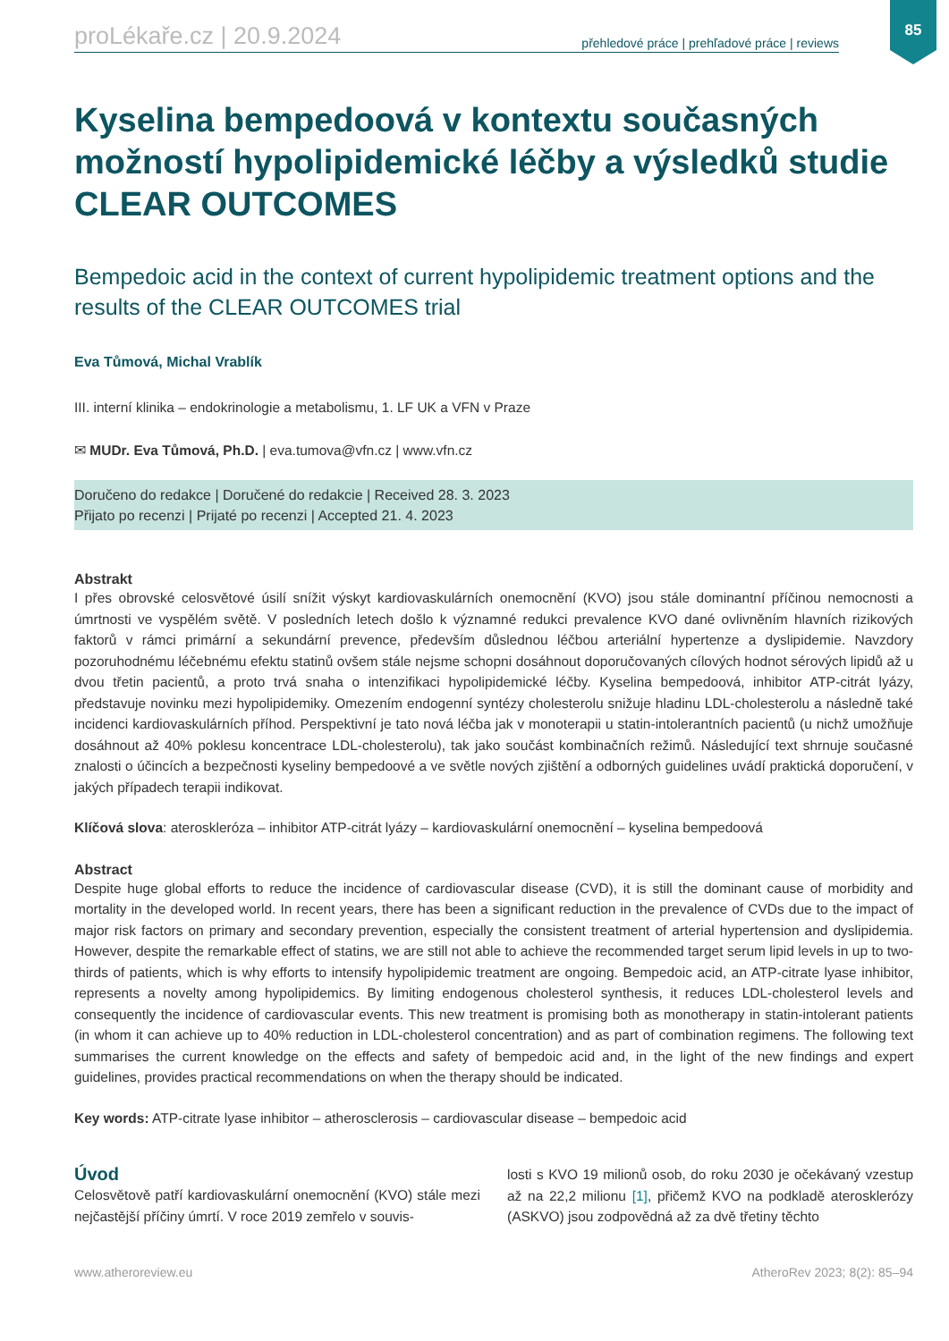85
proLékaře.cz | 20.9.2024 přehledové práce | prehľadové práce | reviews
Kyselina bempedoová v kontextu současných možností hypolipidemické léčby a výsledků studie CLEAR OUTCOMES
Bempedoic acid in the context of current hypolipidemic treatment options and the results of the CLEAR OUTCOMES trial
Eva Tůmová, Michal Vrablík
III. interní klinika – endokrinologie a metabolismu, 1. LF UK a VFN v Praze
✉ MUDr. Eva Tůmová, Ph.D. | eva.tumova@vfn.cz | www.vfn.cz
Doručeno do redakce | Doručené do redakcie | Received 28. 3. 2023
Přijato po recenzi | Prijaté po recenzi | Accepted 21. 4. 2023
Abstrakt
I přes obrovské celosvětové úsilí snížit výskyt kardiovaskulárních onemocnění (KVO) jsou stále dominantní příčinou nemocnosti a úmrtnosti ve vyspělém světě. V posledních letech došlo k významné redukci prevalence KVO dané ovlivněním hlavních rizikových faktorů v rámci primární a sekundární prevence, především důslednou léčbou arteriální hypertenze a dyslipidemie. Navzdory pozoruhodnému léčebnému efektu statinů ovšem stále nejsme schopni dosáhnout doporučovaných cílových hodnot sérových lipidů až u dvou třetin pacientů, a proto trvá snaha o intenzifikaci hypolipidemické léčby. Kyselina bempedoová, inhibitor ATP-citrát lyázy, představuje novinku mezi hypolipidemiky. Omezením endogenní syntézy cholesterolu snižuje hladinu LDL-cholesterolu a následně také incidenci kardiovaskulárních příhod. Perspektivní je tato nová léčba jak v monoterapii u statin-intolerantních pacientů (u nichž umožňuje dosáhnout až 40% poklesu koncentrace LDL-cholesterolu), tak jako součást kombinačních režimů. Následující text shrnuje současné znalosti o účincích a bezpečnosti kyseliny bempedoové a ve světle nových zjištění a odborných guidelines uvádí praktická doporučení, v jakých případech terapii indikovat.
Klíčová slova: ateroskleróza – inhibitor ATP-citrát lyázy – kardiovaskulární onemocnění – kyselina bempedoová
Abstract
Despite huge global efforts to reduce the incidence of cardiovascular disease (CVD), it is still the dominant cause of morbidity and mortality in the developed world. In recent years, there has been a significant reduction in the prevalence of CVDs due to the impact of major risk factors on primary and secondary prevention, especially the consistent treatment of arterial hypertension and dyslipidemia. However, despite the remarkable effect of statins, we are still not able to achieve the recommended target serum lipid levels in up to two-thirds of patients, which is why efforts to intensify hypolipidemic treatment are ongoing. Bempedoic acid, an ATP-citrate lyase inhibitor, represents a novelty among hypolipidemics. By limiting endogenous cholesterol synthesis, it reduces LDL-cholesterol levels and consequently the incidence of cardiovascular events. This new treatment is promising both as monotherapy in statin-intolerant patients (in whom it can achieve up to 40% reduction in LDL-cholesterol concentration) and as part of combination regimens. The following text summarises the current knowledge on the effects and safety of bempedoic acid and, in the light of the new findings and expert guidelines, provides practical recommendations on when the therapy should be indicated.
Key words: ATP-citrate lyase inhibitor – atherosclerosis – cardiovascular disease – bempedoic acid
Úvod
Celosvětově patří kardiovaskulární onemocnění (KVO) stále mezi nejčastější příčiny úmrtí. V roce 2019 zemřelo v souvis-
losti s KVO 19 milionů osob, do roku 2030 je očekávaný vzestup až na 22,2 milionu [1], přičemž KVO na podkladě aterosklerózy (ASKVO) jsou zodpovědná až za dvě třetiny těchto
www.atheroreview.eu AtheroRev 2023; 8(2): 85–94